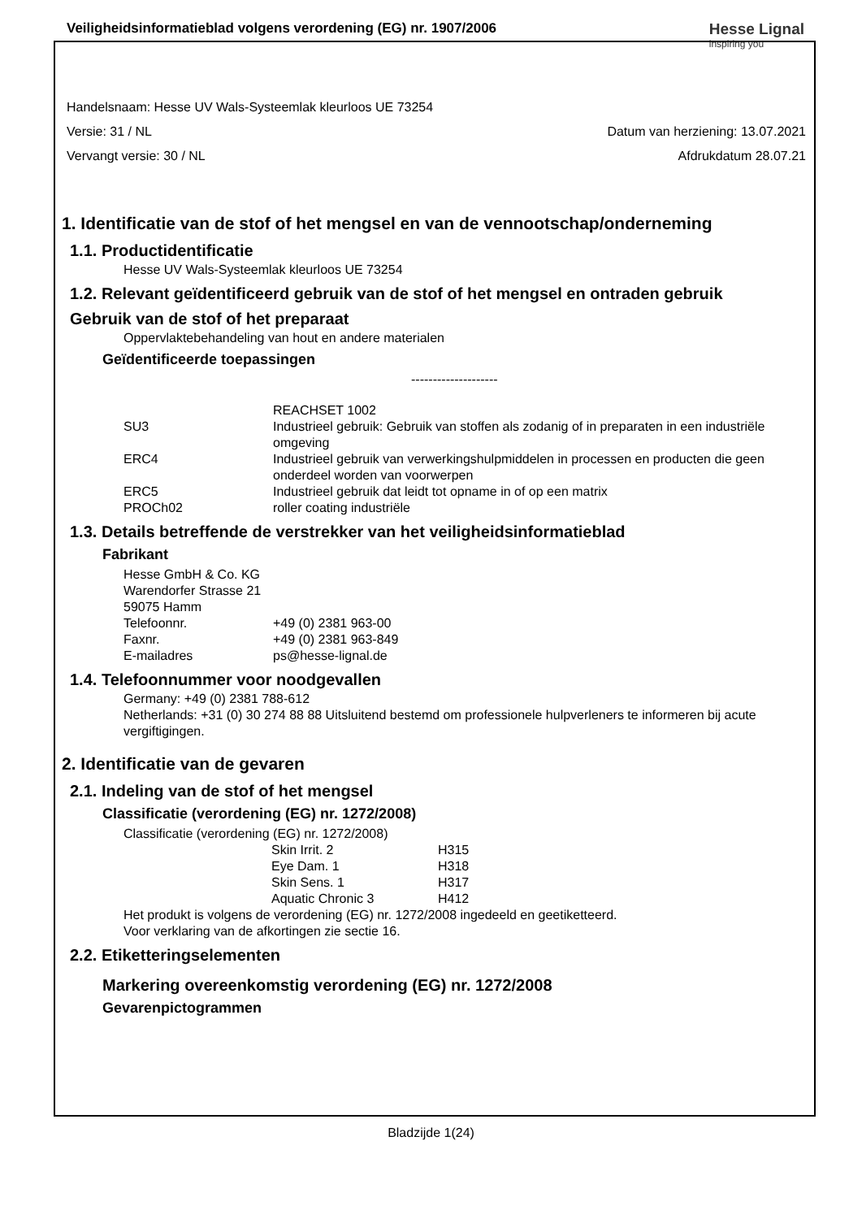Veiligheidsinformatieblad volgens verordening (EG) nr. 1907/2006
Hesse Lignal
inspiring you
Handelsnaam: Hesse UV Wals-Systeemlak kleurloos UE 73254
Versie: 31 / NL Datum van herziening: 13.07.2021
Vervangt versie: 30 / NL Afdrukdatum 28.07.21
1. Identificatie van de stof of het mengsel en van de vennootschap/onderneming
1.1. Productidentificatie
Hesse UV Wals-Systeemlak kleurloos UE 73254
1.2. Relevant geïdentificeerd gebruik van de stof of het mengsel en ontraden gebruik
Gebruik van de stof of het preparaat
Oppervlaktebehandeling van hout en andere materialen
Geïdentificeerde toepassingen
--------------------
| | REACHSET 1002 |
| SU3 | Industrieel gebruik: Gebruik van stoffen als zodanig of in preparaten in een industriële omgeving |
| ERC4 | Industrieel gebruik van verwerkingshulpmiddelen in processen en producten die geen onderdeel worden van voorwerpen |
| ERC5 | Industrieel gebruik dat leidt tot opname in of op een matrix |
| PROCh02 | roller coating industriële |
1.3. Details betreffende de verstrekker van het veiligheidsinformatieblad
Fabrikant
Hesse GmbH & Co. KG
Warendorfer Strasse 21
59075 Hamm
| Telefoonnr. | +49 (0) 2381 963-00 |
| Faxnr. | +49 (0) 2381 963-849 |
| E-mailadres | ps@hesse-lignal.de |
1.4. Telefoonnummer voor noodgevallen
Germany: +49 (0) 2381 788-612
Netherlands: +31 (0) 30 274 88 88 Uitsluitend bestemd om professionele hulpverleners te informeren bij acute vergiftigingen.
2. Identificatie van de gevaren
2.1. Indeling van de stof of het mengsel
Classificatie (verordening (EG) nr. 1272/2008)
Classificatie (verordening (EG) nr. 1272/2008)
| | Skin Irrit. 2 | H315 |
| | Eye Dam. 1 | H318 |
| | Skin Sens. 1 | H317 |
| | Aquatic Chronic 3 | H412 |
Het produkt is volgens de verordening (EG) nr. 1272/2008 ingedeeld en geetiketteerd.
Voor verklaring van de afkortingen zie sectie 16.
2.2. Etiketteringselementen
Markering overeenkomstig verordening (EG) nr. 1272/2008
Gevarenpictogrammen
Bladzijde 1(24)